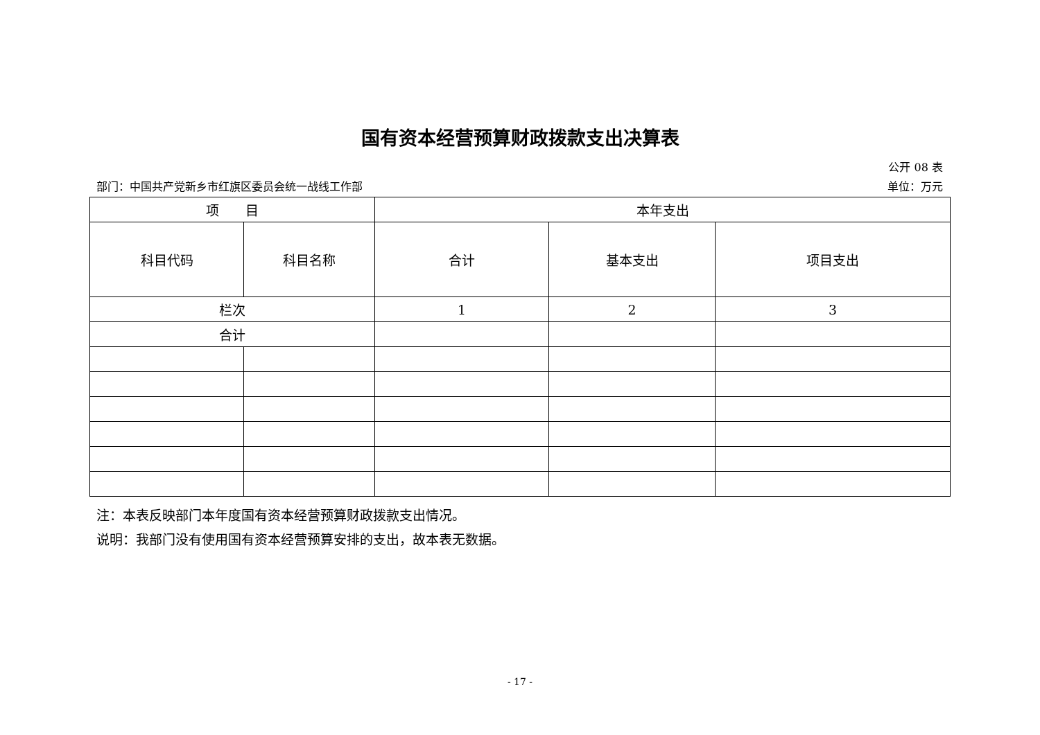国有资本经营预算财政拨款支出决算表
公开 08 表
部门：中国共产党新乡市红旗区委员会统一战线工作部 单位：万元
| 项 目 | | 本年支出 | | |
| --- | --- | --- | --- | --- |
| 科目代码 | 科目名称 | 合计 | 基本支出 | 项目支出 |
| 栏次 | | 1 | 2 | 3 |
| 合计 | | | | |
注：本表反映部门本年度国有资本经营预算财政拨款支出情况。
说明：我部门没有使用国有资本经营预算安排的支出，故本表无数据。
- 17 -